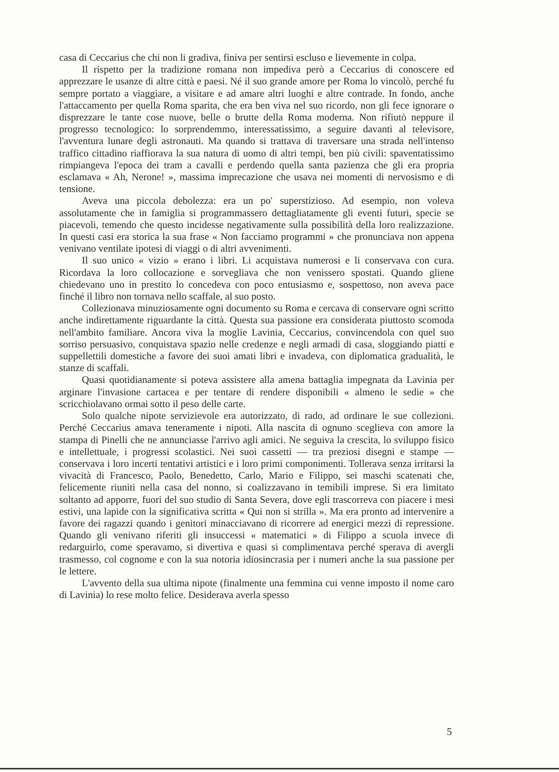casa di Ceccarius che chi non li gradiva, finiva per sentirsi escluso e lievemente in colpa.
Il rispetto per la tradizione romana non impediva però a Ceccarius di conoscere ed apprezzare le usanze di altre città e paesi. Né il suo grande amore per Roma lo vincolò, perché fu sempre portato a viaggiare, a visitare e ad amare altri luoghi e altre contrade. In fondo, anche l'attaccamento per quella Roma sparita, che era ben viva nel suo ricordo, non gli fece ignorare o disprezzare le tante cose nuove, belle o brutte della Roma moderna. Non rifiutò neppure il progresso tecnologico: lo sorprendemmo, interessatissimo, a seguire davanti al televisore, l'avventura lunare degli astronauti. Ma quando si trattava di traversare una strada nell'intenso traffico cittadino riaffiorava la sua natura di uomo di altri tempi, ben più civili: spaventatissimo rimpiangeva l'epoca dei tram a cavalli e perdendo quella santa pazienza che gli era propria esclamava « Ah, Nerone! », massima imprecazione che usava nei momenti di nervosismo e di tensione.
Aveva una piccola debolezza: era un po' superstizioso. Ad esempio, non voleva assolutamente che in famiglia si programmassero dettagliatamente gli eventi futuri, specie se piacevoli, temendo che questo incidesse negativamente sulla possibilità della loro realizzazione. In questi casi era storica la sua frase « Non facciamo programmi » che pronunciava non appena venivano ventilate ipotesi di viaggi o di altri avvenimenti.
Il suo unico « vizio » erano i libri. Li acquistava numerosi e li conservava con cura. Ricordava la loro collocazione e sorvegliava che non venissero spostati. Quando gliene chiedevano uno in prestito lo concedeva con poco entusiasmo e, sospettoso, non aveva pace finché il libro non tornava nello scaffale, al suo posto.
Collezionava minuziosamente ogni documento su Roma e cercava di conservare ogni scritto anche indirettamente riguardante la città. Questa sua passione era considerata piuttosto scomoda nell'ambito familiare. Ancora viva la moglie Lavinia, Ceccarius, convincendola con quel suo sorriso persuasivo, conquistava spazio nelle credenze e negli armadi di casa, sloggiando piatti e suppellettili domestiche a favore dei suoi amati libri e invadeva, con diplomatica gradualità, le stanze di scaffali.
Quasi quotidianamente si poteva assistere alla amena battaglia impegnata da Lavinia per arginare l'invasione cartacea e per tentare di rendere disponibili « almeno le sedie » che scricchiolavano ormai sotto il peso delle carte.
Solo qualche nipote servizievole era autorizzato, di rado, ad ordinare le sue collezioni. Perché Ceccarius amava teneramente i nipoti. Alla nascita di ognuno sceglieva con amore la stampa di Pinelli che ne annunciasse l'arrivo agli amici. Ne seguiva la crescita, lo sviluppo fisico e intellettuale, i progressi scolastici. Nei suoi cassetti — tra preziosi disegni e stampe — conservava i loro incerti tentativi artistici e i loro primi componimenti. Tollerava senza irritarsi la vivacità di Francesco, Paolo, Benedetto, Carlo, Mario e Filippo, sei maschi scatenati che, felicemente riuniti nella casa del nonno, si coalizzavano in temibili imprese. Si era limitato soltanto ad apporre, fuori del suo studio di Santa Severa, dove egli trascorreva con piacere i mesi estivi, una lapide con la significativa scritta « Qui non si strilla ». Ma era pronto ad intervenire a favore dei ragazzi quando i genitori minacciavano di ricorrere ad energici mezzi di repressione. Quando gli venivano riferiti gli insuccessi « matematici » di Filippo a scuola invece di redarguirlo, come speravamo, si divertiva e quasi si complimentava perché sperava di avergli trasmesso, col cognome e con la sua notoria idiosincrasia per i numeri anche la sua passione per le lettere.
L'avvento della sua ultima nipote (finalmente una femmina cui venne imposto il nome caro di Lavinia) lo rese molto felice. Desiderava averla spesso
5